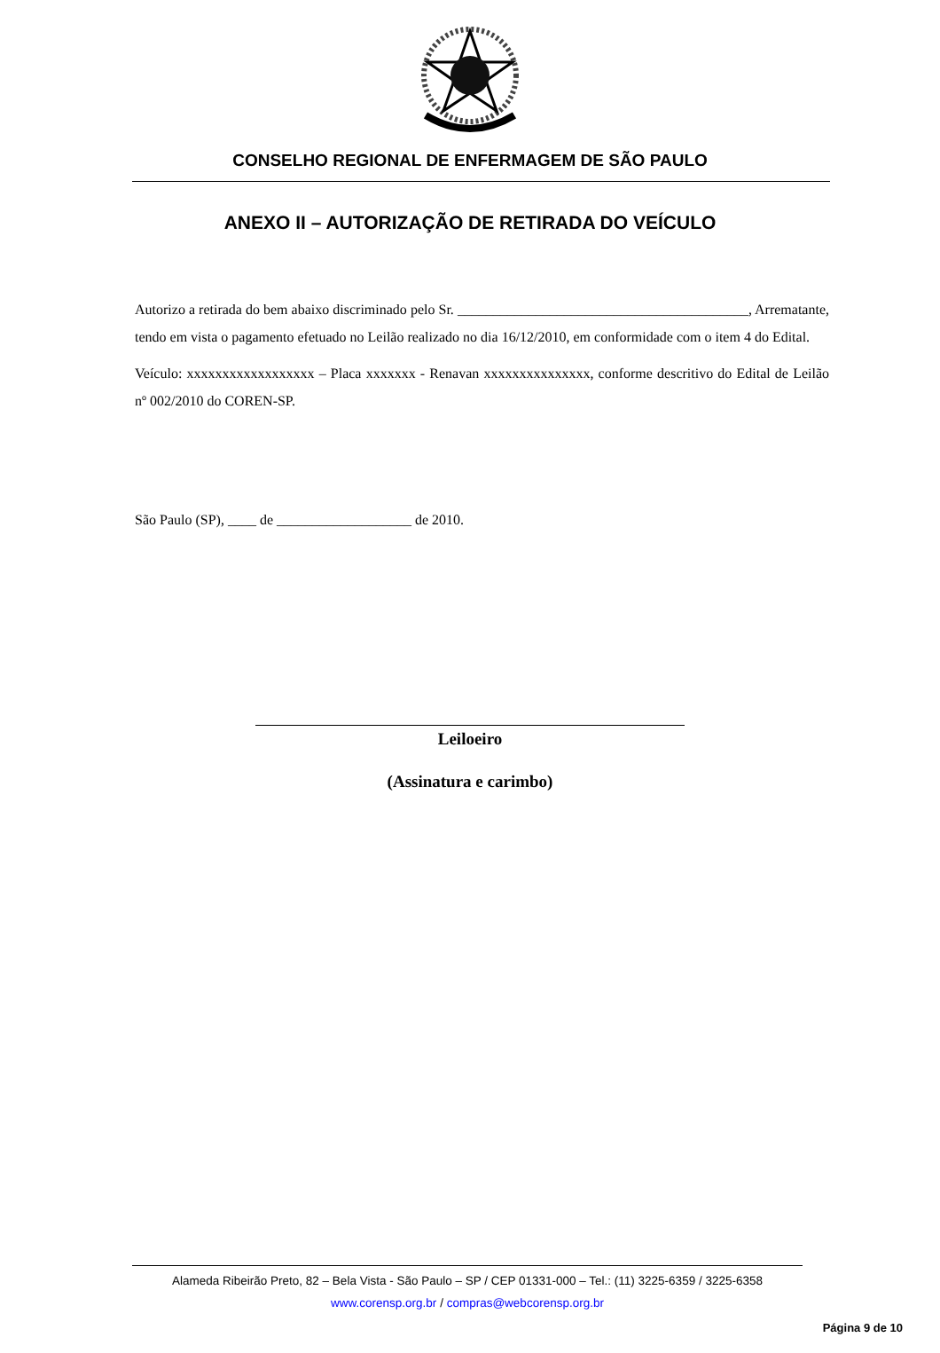CONSELHO REGIONAL DE ENFERMAGEM DE SÃO PAULO
ANEXO II – AUTORIZAÇÃO DE RETIRADA DO VEÍCULO
Autorizo a retirada do bem abaixo discriminado pelo Sr. _________________________________________, Arrematante, tendo em vista o pagamento efetuado no Leilão realizado no dia 16/12/2010, em conformidade com o item 4 do Edital.
Veículo: xxxxxxxxxxxxxxxxxx – Placa xxxxxxx - Renavan xxxxxxxxxxxxxxx, conforme descritivo do Edital de Leilão nº 002/2010 do COREN-SP.
São Paulo (SP), ____ de ___________________ de 2010.
Leiloeiro
(Assinatura e carimbo)
Alameda Ribeirão Preto, 82 – Bela Vista - São Paulo – SP / CEP 01331-000 – Tel.: (11) 3225-6359 / 3225-6358
www.corensp.org.br / compras@webcorensp.org.br
Página 9 de 10